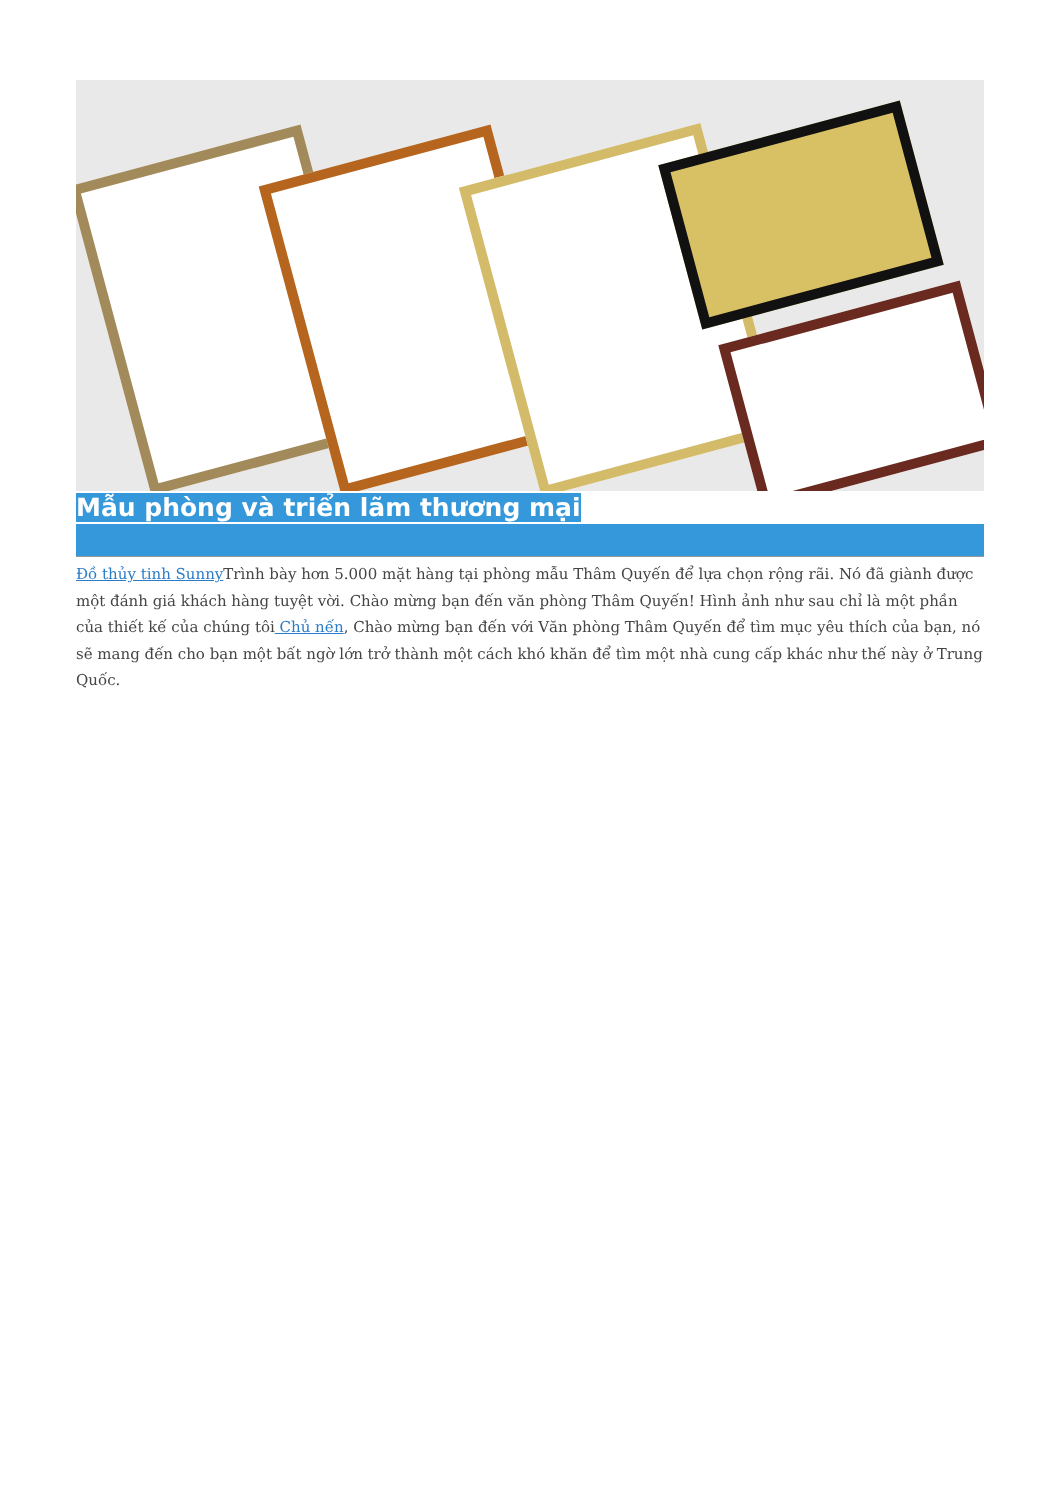Mẫu phòng và triển lãm thương mại
Đồ thủy tinh Sunny Trình bày hơn 5.000 mặt hàng tại phòng mẫu Thâm Quyến để lựa chọn rộng rãi. Nó đã giành được một đánh giá khách hàng tuyệt vời. Chào mừng bạn đến văn phòng Thâm Quyến! Hình ảnh như sau chỉ là một phần của thiết kế của chúng tôi Chủ nến, Chào mừng bạn đến với Văn phòng Thâm Quyến để tìm mục yêu thích của bạn, nó sẽ mang đến cho bạn một bất ngờ lớn trở thành một cách khó khăn để tìm một nhà cung cấp khác như thế này ở Trung Quốc.